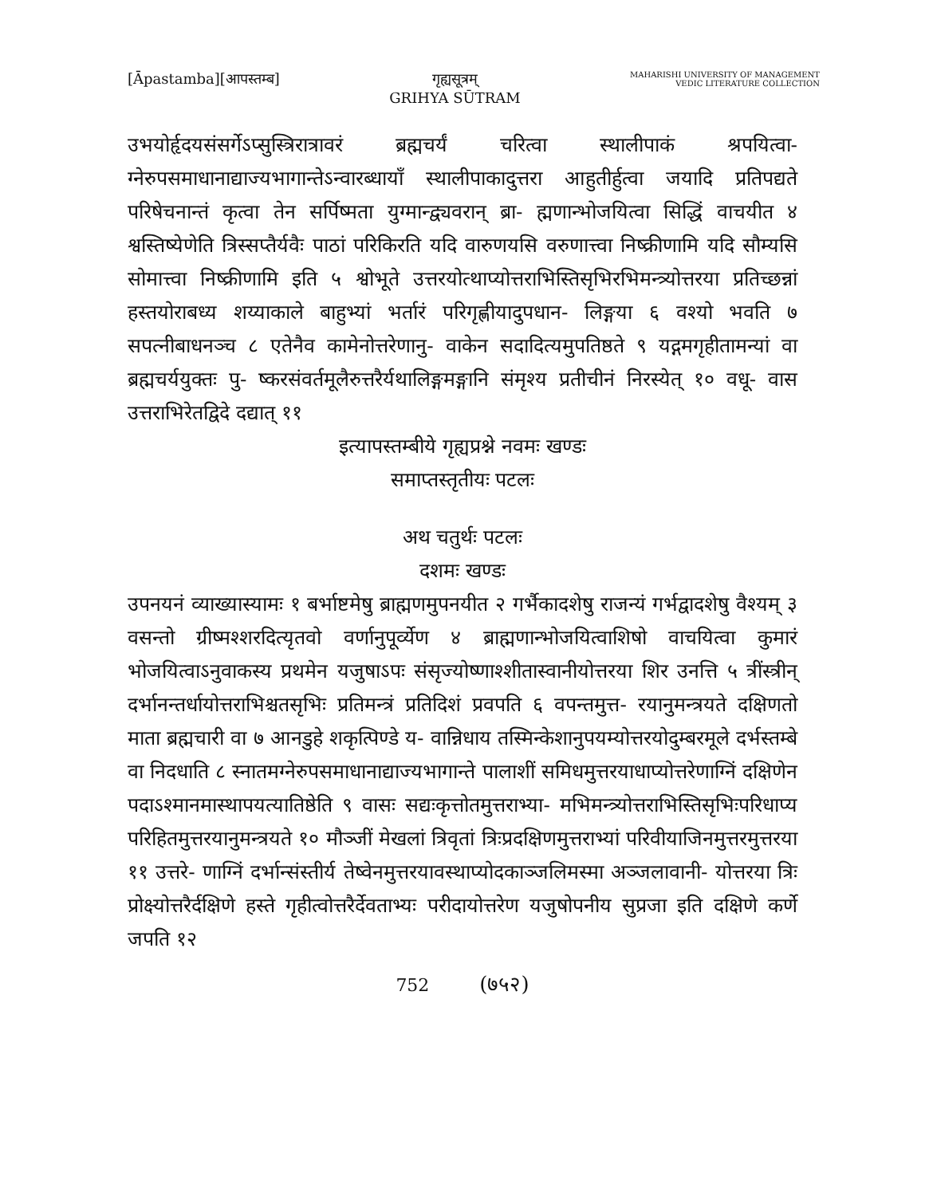[Āpastamba][आपस्तम्ब] गृह्यसूत्रम्
GRIHYA SŪTRAM
MAHARISHI UNIVERSITY OF MANAGEMENT
VEDIC LITERATURE COLLECTION
उभयोर्हृदयसंसर्गेऽप्सुस्त्रिरात्रावरं ब्रह्मचर्यं चरित्वा स्थालीपाकं श्रपयित्वा- ग्नेरुपसमाधानाद्याज्यभागान्तेऽन्वारब्धायाँ स्थालीपाकादुत्तरा आहुतीर्हुत्वा जयादि प्रतिपद्यते परिषेचनान्तं कृत्वा तेन सर्पिष्मता युग्मान्द्व्यवरान् ब्रा- ह्मणान्भोजयित्वा सिद्धिं वाचयीत ४ श्वस्तिष्येणेति त्रिस्सप्तैर्यवैः पाठां परिकिरति यदि वारुणयसि वरुणात्त्वा निष्क्रीणामि यदि सौम्यसि सोमात्त्वा निष्क्रीणामि इति ५ श्वोभूते उत्तरयोत्थाप्योत्तराभिस्तिसृभिरभिमन्त्र्योत्तरया प्रतिच्छन्नां हस्तयोराबध्य शय्याकाले बाहुभ्यां भर्तारं परिगृह्णीयादुपधान- लिङ्गया ६ वश्यो भवति ७ सपत्नीबाधनञ्च ८ एतेनैव कामेनोत्तरेणानु- वाकेन सदादित्यमुपतिष्ठते ९ यद्गमगृहीतामन्यां वा ब्रह्मचर्ययुक्तः पु- ष्करसंवर्तमूलैरुत्तरैर्यथालिङ्गमङ्गानि संमृश्य प्रतीचीनं निरस्येत् १० वधू- वास उत्तराभिरेतद्विदे दद्यात् ११
इत्यापस्तम्बीये गृह्यप्रश्ने नवमः खण्डः
समाप्तस्तृतीयः पटलः
अथ चतुर्थः पटलः
दशमः खण्डः
उपनयनं व्याख्यास्यामः १ बर्भाष्टमेषु ब्राह्मणमुपनयीत २ गर्भैकादशेषु राजन्यं गर्भद्वादशेषु वैश्यम् ३ वसन्तो ग्रीष्मश्शरदित्यृतवो वर्णानुपूर्व्येण ४ ब्राह्मणान्भोजयित्वाशिषो वाचयित्वा कुमारं भोजयित्वाऽनुवाकस्य प्रथमेन यजुषाऽपः संसृज्योष्णाश्शीतास्वानीयोत्तरया शिर उनत्ति ५ त्रींस्त्रीन् दर्भानन्तर्धायोत्तराभिश्चतसृभिः प्रतिमन्त्रं प्रतिदिशं प्रवपति ६ वपन्तमुत्त- रयानुमन्त्रयते दक्षिणतो माता ब्रह्मचारी वा ७ आनडुहे शकृत्पिण्डे य- वान्निधाय तस्मिन्केशानुपयम्योत्तरयोदुम्बरमूले दर्भस्तम्बे वा निदधाति ८ स्नातमग्नेरुपसमाधानाद्याज्यभागान्ते पालाशीं समिधमुत्तरयाधाप्योत्तरेणाग्निं दक्षिणेन पदाऽश्मानमास्थापयत्यातिष्ठेति ९ वासः सद्यःकृत्तोतमुत्तराभ्या- मभिमन्त्र्योत्तराभिस्तिसृभिःपरिधाप्य परिहितमुत्तरयानुमन्त्रयते १० मौञ्जीं मेखलां त्रिवृतां त्रिःप्रदक्षिणमुत्तराभ्यां परिवीयाजिनमुत्तरमुत्तरया ११ उत्तरे- णाग्निं दर्भान्संस्तीर्य तेष्वेनमुत्तरयावस्थाप्योदकाञ्जलिमस्मा अञ्जलावानी- योत्तरया त्रिः प्रोक्ष्योत्तरैर्दक्षिणे हस्ते गृहीत्वोत्तरैर्देवताभ्यः परीदायोत्तरेण यजुषोपनीय सुप्रजा इति दक्षिणे कर्णे जपति १२
752 (७५२)